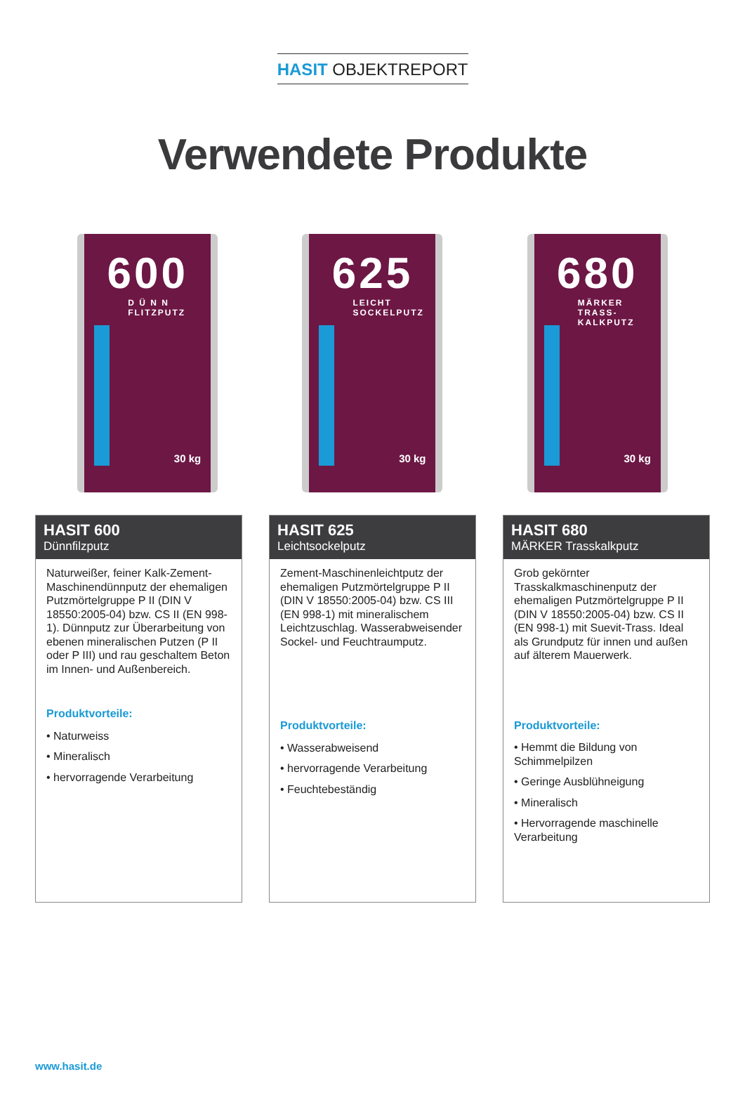HASIT OBJEKTREPORT
Verwendete Produkte
600
D Ü N N
FLITZPUTZ
30 kg
625
LEICHT
SOCKELPUTZ
30 kg
680
MÄRKER
TRASS-KALKPUTZ
30 kg
HASIT 600
Dünnfilzputz
Naturweißer, feiner Kalk-Zement-Maschinendünnputz der ehemaligen Putzmörtelgruppe P II (DIN V 18550:2005-04) bzw. CS II (EN 998-1). Dünnputz zur Überarbeitung von ebenen mineralischen Putzen (P II oder P III) und rau geschaltem Beton im Innen- und Außenbereich.
Produktvorteile:
• Naturweiss
• Mineralisch
• hervorragende Verarbeitung
HASIT 625
Leichtsockelputz
Zement-Maschinenleichtputz der ehemaligen Putzmörtelgruppe P II (DIN V 18550:2005-04) bzw. CS III (EN 998-1) mit mineralischem Leichtzuschlag. Wasserabweisender Sockel- und Feuchtraumputz.
Produktvorteile:
• Wasserabweisend
• hervorragende Verarbeitung
• Feuchtebeständig
HASIT 680
MÄRKER Trasskalkputz
Grob gekörnter Trasskalkmaschinenputz der ehemaligen Putzmörtelgruppe P II (DIN V 18550:2005-04) bzw. CS II (EN 998-1) mit Suevit-Trass. Ideal als Grundputz für innen und außen auf älterem Mauerwerk.
Produktvorteile:
• Hemmt die Bildung von Schimmelpilzen
• Geringe Ausblühneigung
• Mineralisch
• Hervorragende maschinelle Verarbeitung
www.hasit.de